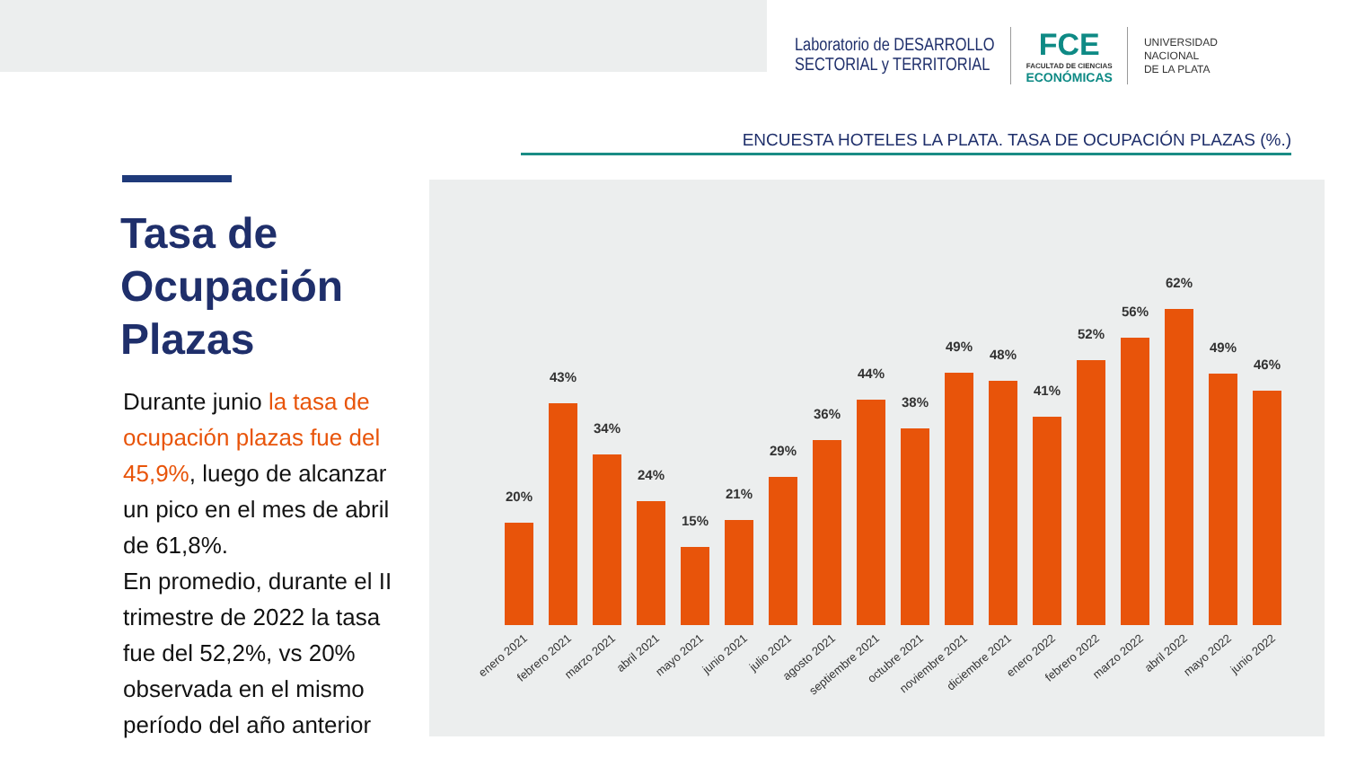Laboratorio de DESARROLLO
SECTORIAL y TERRITORIAL
FCE
FACULTAD DE CIENCIAS
ECONÓMICAS
UNIVERSIDAD
NACIONAL
DE LA PLATA
ENCUESTA HOTELES LA PLATA. TASA DE OCUPACIÓN PLAZAS (%.)
Tasa de Ocupación Plazas
Durante junio la tasa de ocupación plazas fue del 45,9%, luego de alcanzar un pico en el mes de abril de 61,8%.
En promedio, durante el II trimestre de 2022 la tasa fue del 52,2%, vs 20% observada en el mismo período del año anterior
20%
43%
34%
24%
15%
21%
29%
36%
44%
38%
49%
48%
41%
52%
56%
62%
49%
46%
enero 2021
febrero 2021
marzo 2021
abril 2021
mayo 2021
junio 2021
julio 2021
agosto 2021
septiembre 2021
octubre 2021
noviembre 2021
diciembre 2021
enero 2022
febrero 2022
marzo 2022
abril 2022
mayo 2022
junio 2022